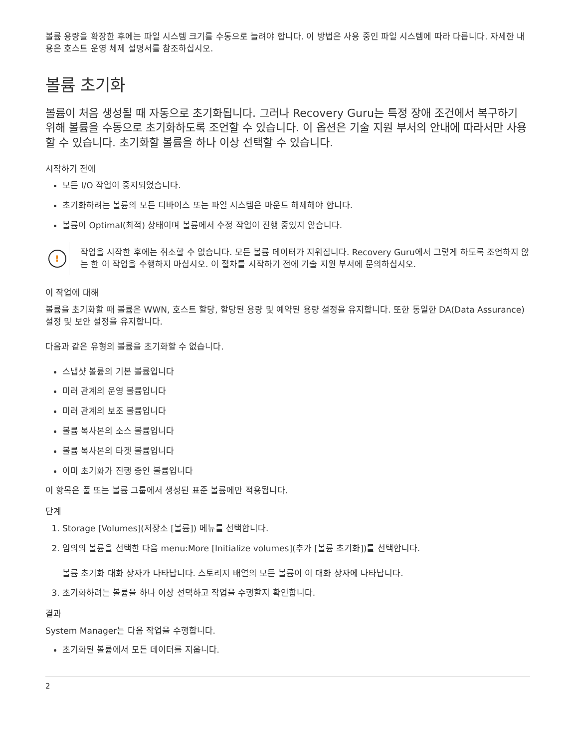볼륨 용량을 확장한 후에는 파일 시스템 크기를 수동으로 늘려야 합니다. 이 방법은 사용 중인 파일 시스템에 따라 다릅니다. 자세한 내용은 호스트 운영 체제 설명서를 참조하십시오.
볼륨 초기화
볼륨이 처음 생성될 때 자동으로 초기화됩니다. 그러나 Recovery Guru는 특정 장애 조건에서 복구하기 위해 볼륨을 수동으로 초기화하도록 조언할 수 있습니다. 이 옵션은 기술 지원 부서의 안내에 따라서만 사용할 수 있습니다. 초기화할 볼륨을 하나 이상 선택할 수 있습니다.
시작하기 전에
모든 I/O 작업이 중지되었습니다.
초기화하려는 볼륨의 모든 디바이스 또는 파일 시스템은 마운트 해제해야 합니다.
볼륨이 Optimal(최적) 상태이며 볼륨에서 수정 작업이 진행 중있지 않습니다.
!
작업을 시작한 후에는 취소할 수 없습니다. 모든 볼륨 데이터가 지워집니다. Recovery Guru에서 그렇게 하도록 조언하지 않는 한 이 작업을 수행하지 마십시오. 이 절차를 시작하기 전에 기술 지원 부서에 문의하십시오.
이 작업에 대해
볼륨을 초기화할 때 볼륨은 WWN, 호스트 할당, 할당된 용량 및 예약된 용량 설정을 유지합니다. 또한 동일한 DA(Data Assurance) 설정 및 보안 설정을 유지합니다.
다음과 같은 유형의 볼륨을 초기화할 수 없습니다.
스냅샷 볼륨의 기본 볼륨입니다
미러 관계의 운영 볼륨입니다
미러 관계의 보조 볼륨입니다
볼륨 복사본의 소스 볼륨입니다
볼륨 복사본의 타겟 볼륨입니다
이미 초기화가 진행 중인 볼륨입니다
이 항목은 풀 또는 볼륨 그룹에서 생성된 표준 볼륨에만 적용됩니다.
단계
1. Storage [Volumes](저장소 [볼륨]) 메뉴를 선택합니다.
2. 임의의 볼륨을 선택한 다음 menu:More [Initialize volumes](추가 [볼륨 초기화])를 선택합니다.
볼륨 초기화 대화 상자가 나타납니다. 스토리지 배열의 모든 볼륨이 이 대화 상자에 나타납니다.
3. 초기화하려는 볼륨을 하나 이상 선택하고 작업을 수행할지 확인합니다.
결과
System Manager는 다음 작업을 수행합니다.
초기화된 볼륨에서 모든 데이터를 지웁니다.
2